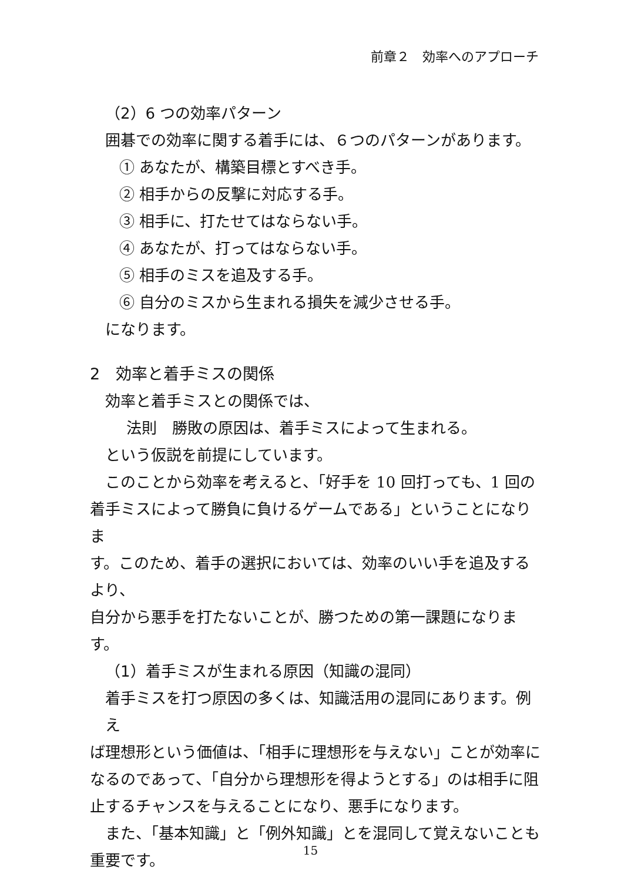前章２　効率へのアプローチ
（2）6 つの効率パターン
囲碁での効率に関する着手には、６つのパターンがあります。
① あなたが、構築目標とすべき手。
② 相手からの反撃に対応する手。
③ 相手に、打たせてはならない手。
④ あなたが、打ってはならない手。
⑤ 相手のミスを追及する手。
⑥ 自分のミスから生まれる損失を減少させる手。
になります。
2　効率と着手ミスの関係
効率と着手ミスとの関係では、
法則　勝敗の原因は、着手ミスによって生まれる。
という仮説を前提にしています。
このことから効率を考えると、「好手を 10 回打っても、1 回の
着手ミスによって勝負に負けるゲームである」ということになりま
す。このため、着手の選択においては、効率のいい手を追及するより、
自分から悪手を打たないことが、勝つための第一課題になります。
（1）着手ミスが生まれる原因（知識の混同）
着手ミスを打つ原因の多くは、知識活用の混同にあります。例え
ば理想形という価値は、「相手に理想形を与えない」ことが効率に
なるのであって、「自分から理想形を得ようとする」のは相手に阻
止するチャンスを与えることになり、悪手になります。
また、「基本知識」と「例外知識」とを混同して覚えないことも
重要です。
15